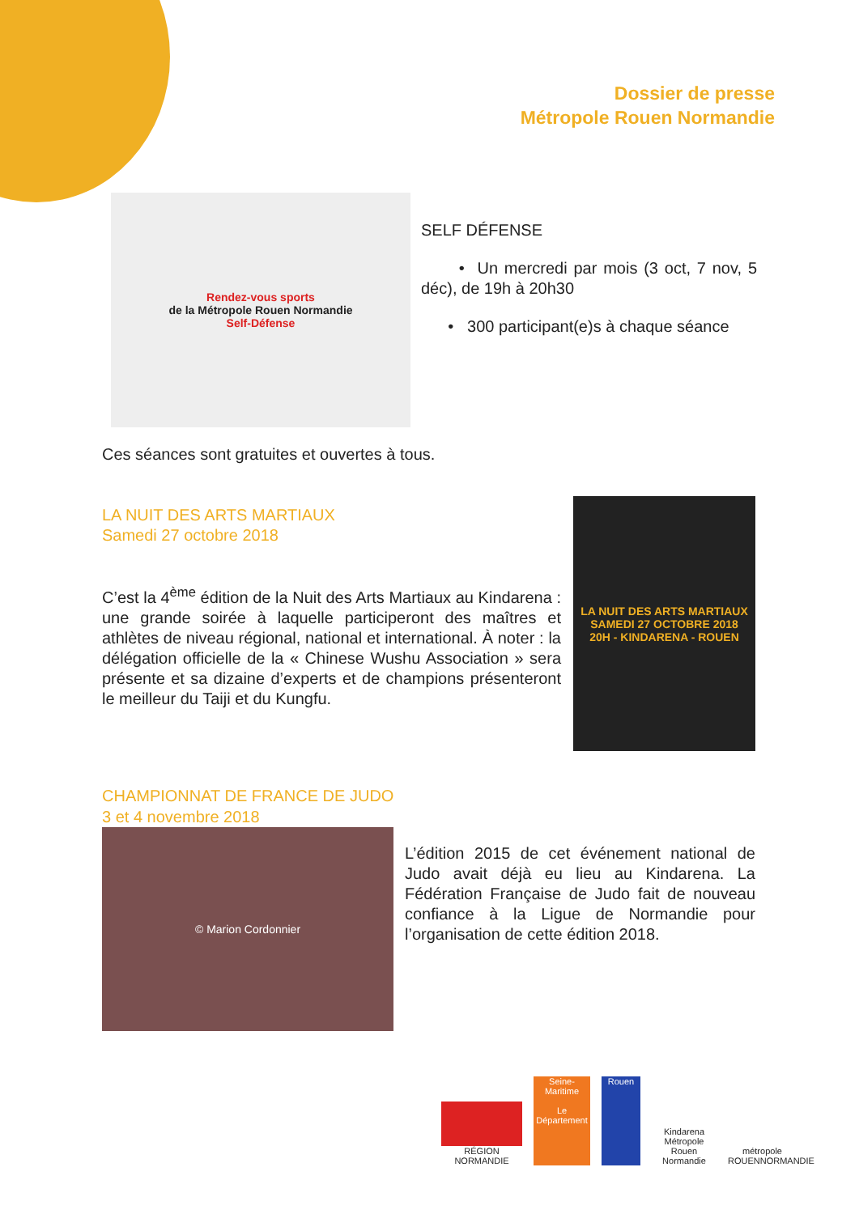Dossier de presse
Métropole Rouen Normandie
Rendez-vous sports
de la Métropole Rouen Normandie
Self-Défense
SELF DÉFENSE
• Un mercredi par mois (3 oct, 7 nov, 5 déc), de 19h à 20h30
• 300 participant(e)s à chaque séance
Ces séances sont gratuites et ouvertes à tous.
LA NUIT DES ARTS MARTIAUX
Samedi 27 octobre 2018
C’est la 4<sup>ème</sup> édition de la Nuit des Arts Martiaux au Kindarena : une grande soirée à laquelle participeront des maîtres et athlètes de niveau régional, national et international. À noter : la délégation officielle de la « Chinese Wushu Association » sera présente et sa dizaine d’experts et de champions présenteront le meilleur du Taiji et du Kungfu.
LA NUIT DES ARTS MARTIAUX
SAMEDI 27 OCTOBRE 2018
20H - KINDARENA - ROUEN
CHAMPIONNAT DE FRANCE DE JUDO
3 et 4 novembre 2018
© Marion Cordonnier
L’édition 2015 de cet événement national de Judo avait déjà eu lieu au Kindarena. La Fédération Française de Judo fait de nouveau confiance à la Ligue de Normandie pour l’organisation de cette édition 2018.
RÉGION NORMANDIE
Seine-Maritime
Le Département
Rouen
Kindarena
Métropole Rouen Normandie
métropole
ROUENNORMANDIE